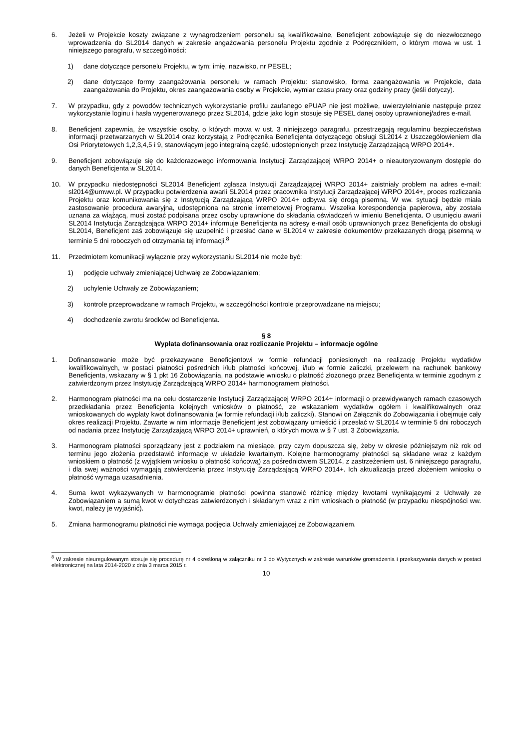6. Jeżeli w Projekcie koszty związane z wynagrodzeniem personelu są kwalifikowalne, Beneficjent zobowiązuje się do niezwłocznego wprowadzenia do SL2014 danych w zakresie angażowania personelu Projektu zgodnie z Podręcznikiem, o którym mowa w ust. 1 niniejszego paragrafu, w szczególności:
1) dane dotyczące personelu Projektu, w tym: imię, nazwisko, nr PESEL;
2) dane dotyczące formy zaangażowania personelu w ramach Projektu: stanowisko, forma zaangażowania w Projekcie, data zaangażowania do Projektu, okres zaangażowania osoby w Projekcie, wymiar czasu pracy oraz godziny pracy (jeśli dotyczy).
7. W przypadku, gdy z powodów technicznych wykorzystanie profilu zaufanego ePUAP nie jest możliwe, uwierzytelnianie następuje przez wykorzystanie loginu i hasła wygenerowanego przez SL2014, gdzie jako login stosuje się PESEL danej osoby uprawnionej/adres e-mail.
8. Beneficjent zapewnia, że wszystkie osoby, o których mowa w ust. 3 niniejszego paragrafu, przestrzegają regulaminu bezpieczeństwa informacji przetwarzanych w SL2014 oraz korzystają z Podręcznika Beneficjenta dotyczącego obsługi SL2014 z Uszczegółowieniem dla Osi Priorytetowych 1,2,3,4,5 i 9, stanowiącym jego integralną część, udostępnionych przez Instytucję Zarządzającą WRPO 2014+.
9. Beneficjent zobowiązuje się do każdorazowego informowania Instytucji Zarządzającej WRPO 2014+ o nieautoryzowanym dostępie do danych Beneficjenta w SL2014.
10. W przypadku niedostępności SL2014 Beneficjent zgłasza Instytucji Zarządzającej WRPO 2014+ zaistniały problem na adres e-mail: sl2014@umww.pl. W przypadku potwierdzenia awarii SL2014 przez pracownika Instytucji Zarządzającej WRPO 2014+, proces rozliczania Projektu oraz komunikowania się z Instytucją Zarządzającą WRPO 2014+ odbywa się drogą pisemną. W ww. sytuacji będzie miała zastosowanie procedura awaryjna, udostępniona na stronie internetowej Programu. Wszelka korespondencja papierowa, aby została uznana za wiążącą, musi zostać podpisana przez osoby uprawnione do składania oświadczeń w imieniu Beneficjenta. O usunięciu awarii SL2014 Instytucja Zarządzająca WRPO 2014+ informuje Beneficjenta na adresy e-mail osób uprawnionych przez Beneficjenta do obsługi SL2014, Beneficjent zaś zobowiązuje się uzupełnić i przesłać dane w SL2014 w zakresie dokumentów przekazanych drogą pisemną w terminie 5 dni roboczych od otrzymania tej informacji.<sup>8</sup>
11. Przedmiotem komunikacji wyłącznie przy wykorzystaniu SL2014 nie może być:
1) podjęcie uchwały zmieniającej Uchwałę ze Zobowiązaniem;
2) uchylenie Uchwały ze Zobowiązaniem;
3) kontrole przeprowadzane w ramach Projektu, w szczególności kontrole przeprowadzane na miejscu;
4) dochodzenie zwrotu środków od Beneficjenta.
§ 8
Wypłata dofinansowania oraz rozliczanie Projektu – informacje ogólne
1. Dofinansowanie może być przekazywane Beneficjentowi w formie refundacji poniesionych na realizację Projektu wydatków kwalifikowalnych, w postaci płatności pośrednich i/lub płatności końcowej, i/lub w formie zaliczki, przelewem na rachunek bankowy Beneficjenta, wskazany w § 1 pkt 16 Zobowiązania, na podstawie wniosku o płatność złożonego przez Beneficjenta w terminie zgodnym z zatwierdzonym przez Instytucję Zarządzającą WRPO 2014+ harmonogramem płatności.
2. Harmonogram płatności ma na celu dostarczenie Instytucji Zarządzającej WRPO 2014+ informacji o przewidywanych ramach czasowych przedkładania przez Beneficjenta kolejnych wniosków o płatność, ze wskazaniem wydatków ogółem i kwalifikowalnych oraz wnioskowanych do wypłaty kwot dofinansowania (w formie refundacji i/lub zaliczki). Stanowi on Załącznik do Zobowiązania i obejmuje cały okres realizacji Projektu. Zawarte w nim informacje Beneficjent jest zobowiązany umieścić i przesłać w SL2014 w terminie 5 dni roboczych od nadania przez Instytucję Zarządzającą WRPO 2014+ uprawnień, o których mowa w § 7 ust. 3 Zobowiązania.
3. Harmonogram płatności sporządzany jest z podziałem na miesiące, przy czym dopuszcza się, żeby w okresie późniejszym niż rok od terminu jego złożenia przedstawić informacje w układzie kwartalnym. Kolejne harmonogramy płatności są składane wraz z każdym wnioskiem o płatność (z wyjątkiem wniosku o płatność końcową) za pośrednictwem SL2014, z zastrzeżeniem ust. 6 niniejszego paragrafu, i dla swej ważności wymagają zatwierdzenia przez Instytucję Zarządzającą WRPO 2014+. Ich aktualizacja przed złożeniem wniosku o płatność wymaga uzasadnienia.
4. Suma kwot wykazywanych w harmonogramie płatności powinna stanowić różnicę między kwotami wynikającymi z Uchwały ze Zobowiązaniem a sumą kwot w dotychczas zatwierdzonych i składanym wraz z nim wnioskach o płatność (w przypadku niespójności ww. kwot, należy je wyjaśnić).
5. Zmiana harmonogramu płatności nie wymaga podjęcia Uchwały zmieniającej ze Zobowiązaniem.
<sup>8</sup> W zakresie nieuregulowanym stosuje się procedurę nr 4 określoną w załączniku nr 3 do Wytycznych w zakresie warunków gromadzenia i przekazywania danych w postaci elektronicznej na lata 2014-2020 z dnia 3 marca 2015 r.
10